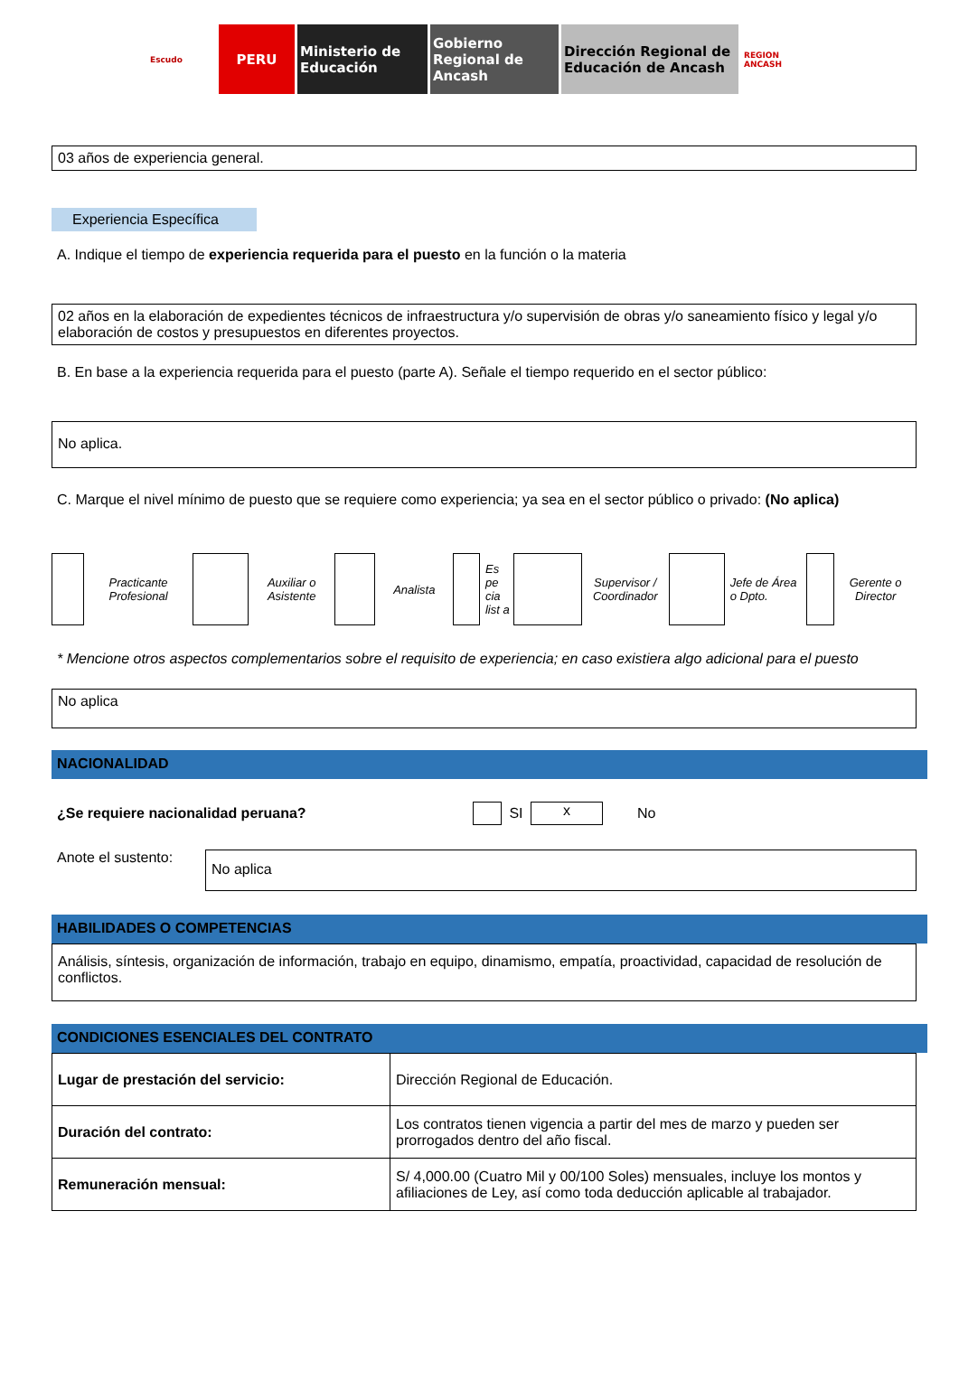Escudo
PERU Ministerio de Educación
Gobierno Regional de Ancash
Dirección Regional de Educación de Ancash
REGION ANCASH
03 años de experiencia general.
Experiencia Específica
A. Indique el tiempo de experiencia requerida para el puesto en la función o la materia
02 años en la elaboración de expedientes técnicos de infraestructura y/o supervisión de obras y/o saneamiento físico y legal y/o elaboración de costos y presupuestos en diferentes proyectos.
B. En base a la experiencia requerida para el puesto (parte A). Señale el tiempo requerido en el sector público:
No aplica.
C. Marque el nivel mínimo de puesto que se requiere como experiencia; ya sea en el sector público o privado: (No aplica)
Practicante Profesional
Auxiliar o Asistente
Analista
Es pe cia list a
Supervisor / Coordinador
Jefe de Área o Dpto.
Gerente o Director
* Mencione otros aspectos complementarios sobre el requisito de experiencia; en caso existiera algo adicional para el puesto
No aplica
NACIONALIDAD
¿Se requiere nacionalidad peruana? SI x No
Anote el sustento:
No aplica
HABILIDADES O COMPETENCIAS
Análisis, síntesis, organización de información, trabajo en equipo, dinamismo, empatía, proactividad, capacidad de resolución de conflictos.
CONDICIONES ESENCIALES DEL CONTRATO
| Lugar de prestación del servicio: | Dirección Regional de Educación. |
| Duración del contrato: | Los contratos tienen vigencia a partir del mes de marzo y pueden ser prorrogados dentro del año fiscal. |
| Remuneración mensual: | S/ 4,000.00 (Cuatro Mil y 00/100 Soles) mensuales, incluye los montos y afiliaciones de Ley, así como toda deducción aplicable al trabajador. |